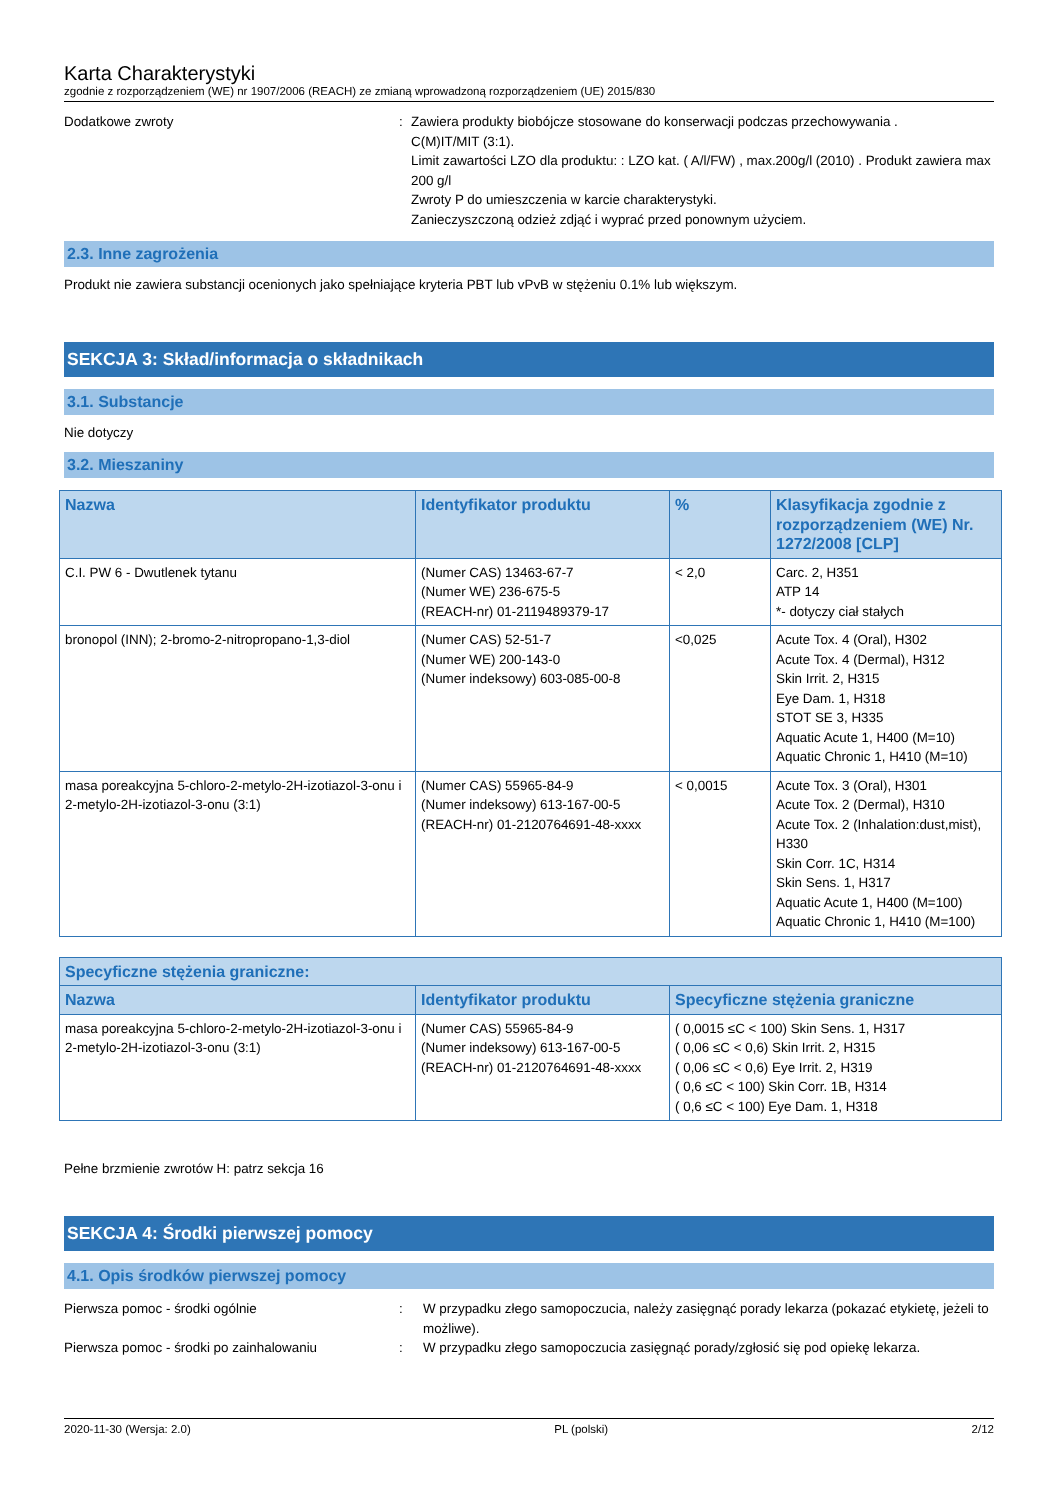Karta Charakterystyki
zgodnie z rozporządzeniem (WE) nr 1907/2006 (REACH) ze zmianą wprowadzoną rozporządzeniem (UE) 2015/830
Dodatkowe zwroty : Zawiera produkty biobójcze stosowane do konserwacji podczas przechowywania .
C(M)IT/MIT (3:1).
Limit zawartości LZO dla produktu: : LZO kat. ( A/l/FW) , max.200g/l (2010) . Produkt zawiera max 200 g/l
Zwroty P do umieszczenia w karcie charakterystyki.
Zanieczyszczoną odzież zdjąć i wyprać przed ponownym użyciem.
2.3. Inne zagrożenia
Produkt nie zawiera substancji ocenionych jako spełniające kryteria PBT lub vPvB w stężeniu 0.1% lub większym.
SEKCJA 3: Skład/informacja o składnikach
3.1. Substancje
Nie dotyczy
3.2. Mieszaniny
| Nazwa | Identyfikator produktu | % | Klasyfikacja zgodnie z rozporządzeniem (WE) Nr. 1272/2008 [CLP] |
| --- | --- | --- | --- |
| C.I. PW 6 - Dwutlenek tytanu | (Numer CAS) 13463-67-7 (Numer WE) 236-675-5 (REACH-nr) 01-2119489379-17 | < 2,0 | Carc. 2, H351 ATP 14 *- dotyczy ciał stałych |
| bronopol (INN); 2-bromo-2-nitropropano-1,3-diol | (Numer CAS) 52-51-7 (Numer WE) 200-143-0 (Numer indeksowy) 603-085-00-8 | <0,025 | Acute Tox. 4 (Oral), H302 Acute Tox. 4 (Dermal), H312 Skin Irrit. 2, H315 Eye Dam. 1, H318 STOT SE 3, H335 Aquatic Acute 1, H400 (M=10) Aquatic Chronic 1, H410 (M=10) |
| masa poreakcyjna 5-chloro-2-metylo-2H-izotiazol-3-onu i 2-metylo-2H-izotiazol-3-onu (3:1) | (Numer CAS) 55965-84-9 (Numer indeksowy) 613-167-00-5 (REACH-nr) 01-2120764691-48-xxxx | < 0,0015 | Acute Tox. 3 (Oral), H301 Acute Tox. 2 (Dermal), H310 Acute Tox. 2 (Inhalation:dust,mist), H330 Skin Corr. 1C, H314 Skin Sens. 1, H317 Aquatic Acute 1, H400 (M=100) Aquatic Chronic 1, H410 (M=100) |
| Specyficzne stężenia graniczne: | | |
| --- | --- | --- |
| Nazwa | Identyfikator produktu | Specyficzne stężenia graniczne |
| masa poreakcyjna 5-chloro-2-metylo-2H-izotiazol-3-onu i 2-metylo-2H-izotiazol-3-onu (3:1) | (Numer CAS) 55965-84-9 (Numer indeksowy) 613-167-00-5 (REACH-nr) 01-2120764691-48-xxxx | ( 0,0015 ≤C < 100) Skin Sens. 1, H317 ( 0,06 ≤C < 0,6) Skin Irrit. 2, H315 ( 0,06 ≤C < 0,6) Eye Irrit. 2, H319 ( 0,6 ≤C < 100) Skin Corr. 1B, H314 ( 0,6 ≤C < 100) Eye Dam. 1, H318 |
Pełne brzmienie zwrotów H: patrz sekcja 16
SEKCJA 4: Środki pierwszej pomocy
4.1. Opis środków pierwszej pomocy
Pierwsza pomoc - środki ogólnie : W przypadku złego samopoczucia, należy zasięgnąć porady lekarza (pokazać etykietę, jeżeli to możliwe).
Pierwsza pomoc - środki po zainhalowaniu : W przypadku złego samopoczucia zasięgnąć porady/zgłosić się pod opiekę lekarza.
2020-11-30 (Wersja: 2.0) PL (polski) 2/12